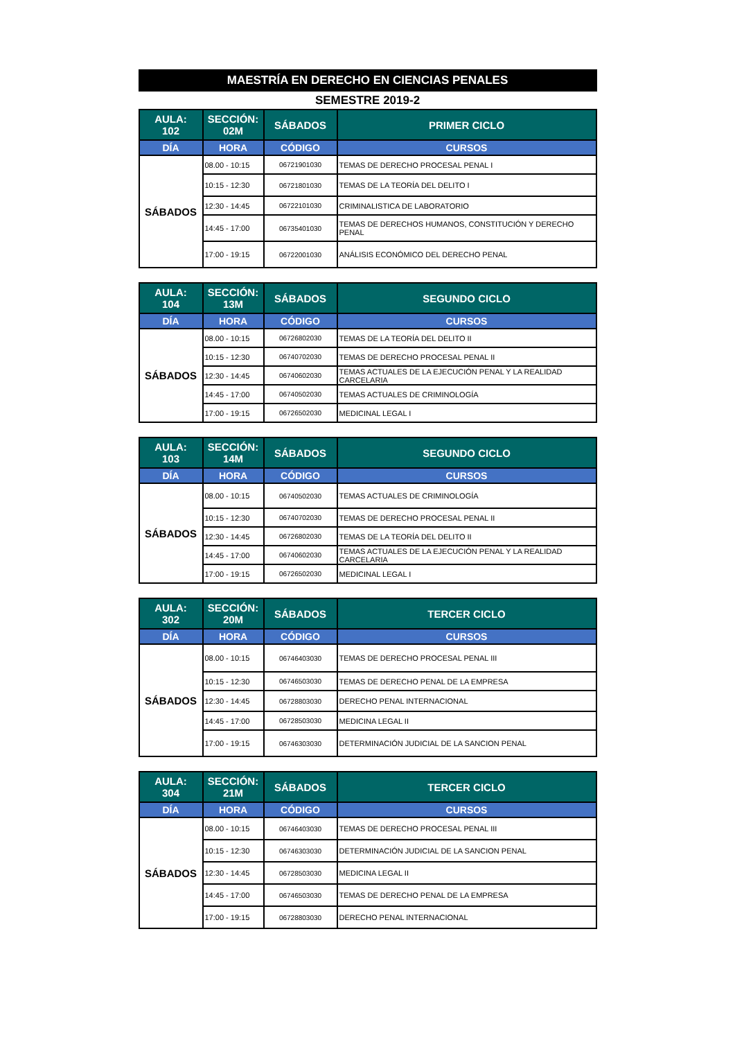MAESTRÍA EN DERECHO EN CIENCIAS PENALES
SEMESTRE 2019-2
| AULA: 102 | SECCIÓN: 02M | SÁBADOS | PRIMER CICLO |
| --- | --- | --- | --- |
| DÍA | HORA | CÓDIGO | CURSOS |
| SÁBADOS | 08.00 - 10:15 | 06721901030 | TEMAS DE DERECHO PROCESAL PENAL I |
| | 10:15 - 12:30 | 06721801030 | TEMAS DE LA TEORÍA DEL DELITO I |
| | 12:30 - 14:45 | 06722101030 | CRIMINALISTICA DE LABORATORIO |
| | 14:45 - 17:00 | 06735401030 | TEMAS DE DERECHOS HUMANOS, CONSTITUCIÓN Y DERECHO PENAL |
| | 17:00 - 19:15 | 06722001030 | ANÁLISIS ECONÓMICO DEL DERECHO PENAL |
| AULA: 104 | SECCIÓN: 13M | SÁBADOS | SEGUNDO CICLO |
| --- | --- | --- | --- |
| DÍA | HORA | CÓDIGO | CURSOS |
| SÁBADOS | 08.00 - 10:15 | 06726802030 | TEMAS DE LA TEORÍA DEL DELITO II |
| | 10:15 - 12:30 | 06740702030 | TEMAS DE DERECHO PROCESAL PENAL II |
| | 12:30 - 14:45 | 06740602030 | TEMAS ACTUALES DE LA EJECUCIÓN PENAL Y LA REALIDAD CARCELARIA |
| | 14:45 - 17:00 | 06740502030 | TEMAS ACTUALES DE CRIMINOLOGÍA |
| | 17:00 - 19:15 | 06726502030 | MEDICINAL LEGAL I |
| AULA: 103 | SECCIÓN: 14M | SÁBADOS | SEGUNDO CICLO |
| --- | --- | --- | --- |
| DÍA | HORA | CÓDIGO | CURSOS |
| SÁBADOS | 08.00 - 10:15 | 06740502030 | TEMAS ACTUALES DE CRIMINOLOGÍA |
| | 10:15 - 12:30 | 06740702030 | TEMAS DE DERECHO PROCESAL PENAL II |
| | 12:30 - 14:45 | 06726802030 | TEMAS DE LA TEORÍA DEL DELITO II |
| | 14:45 - 17:00 | 06740602030 | TEMAS ACTUALES DE LA EJECUCIÓN PENAL Y LA REALIDAD CARCELARIA |
| | 17:00 - 19:15 | 06726502030 | MEDICINAL LEGAL I |
| AULA: 302 | SECCIÓN: 20M | SÁBADOS | TERCER CICLO |
| --- | --- | --- | --- |
| DÍA | HORA | CÓDIGO | CURSOS |
| SÁBADOS | 08.00 - 10:15 | 06746403030 | TEMAS DE DERECHO PROCESAL PENAL III |
| | 10:15 - 12:30 | 06746503030 | TEMAS DE DERECHO PENAL DE LA EMPRESA |
| | 12:30 - 14:45 | 06728803030 | DERECHO PENAL INTERNACIONAL |
| | 14:45 - 17:00 | 06728503030 | MEDICINA LEGAL II |
| | 17:00 - 19:15 | 06746303030 | DETERMINACIÓN JUDICIAL DE LA SANCION PENAL |
| AULA: 304 | SECCIÓN: 21M | SÁBADOS | TERCER CICLO |
| --- | --- | --- | --- |
| DÍA | HORA | CÓDIGO | CURSOS |
| SÁBADOS | 08.00 - 10:15 | 06746403030 | TEMAS DE DERECHO PROCESAL PENAL III |
| | 10:15 - 12:30 | 06746303030 | DETERMINACIÓN JUDICIAL DE LA SANCION PENAL |
| | 12:30 - 14:45 | 06728503030 | MEDICINA LEGAL II |
| | 14:45 - 17:00 | 06746503030 | TEMAS DE DERECHO PENAL DE LA EMPRESA |
| | 17:00 - 19:15 | 06728803030 | DERECHO PENAL INTERNACIONAL |